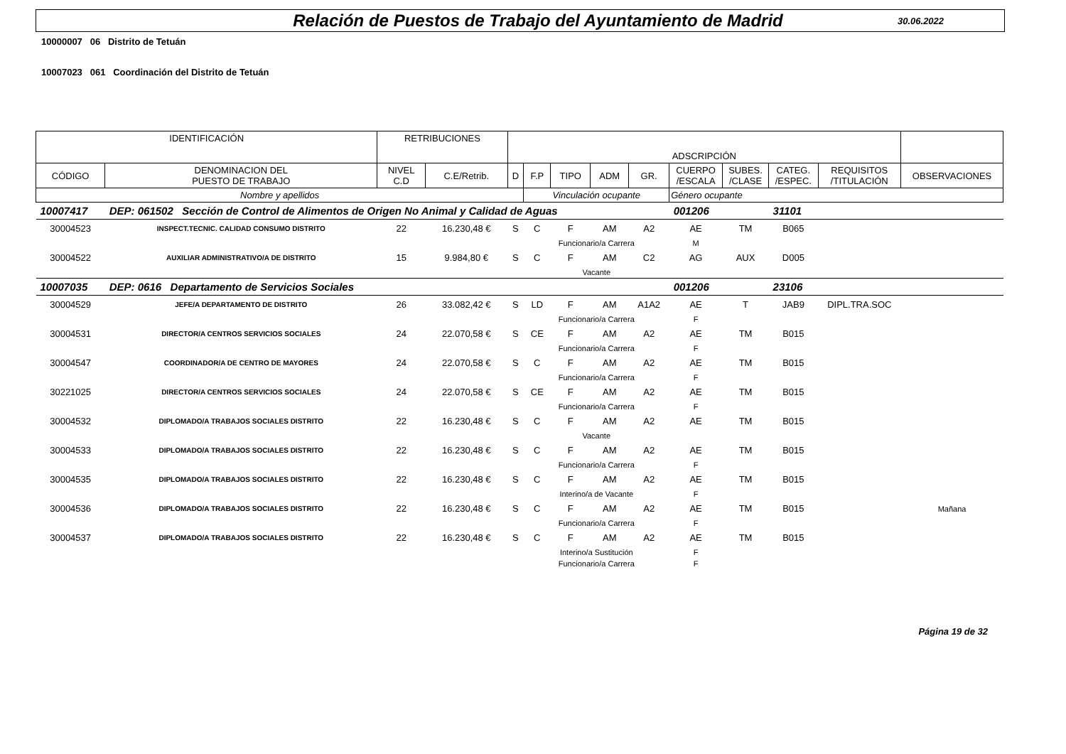Relación de Puestos de Trabajo del Ayuntamiento de Madrid
30.06.2022
10000007 06 Distrito de Tetuán
10007023 061 Coordinación del Distrito de Tetuán
| IDENTIFICACIÓN | | RETRIBUCIONES | | ADSCRIPCIÓN | | | | | | | | | |
| CÓDIGO | DENOMINACION DEL PUESTO DE TRABAJO | NIVEL C.D | C.E/Retrib. | D | F.P | TIPO | ADM | GR. | CUERPO /ESCALA | SUBES. /CLASE | CATEG. /ESPEC. | REQUISITOS /TITULACIÓN | OBSERVACIONES |
| Nombre y apellidos | | | | | Vinculación ocupante | | | | Género ocupante | | | | |
| 10007417 | DEP: 061502 Sección de Control de Alimentos de Origen No Animal y Calidad de Aguas | | | | | | | | 001206 | | 31101 | | |
| 30004523 | INSPECT.TECNIC. CALIDAD CONSUMO DISTRITO | 22 | 16.230,48 € | S | C | F | AM | A2 | AE | TM | B065 | | |
| | | | | | Funcionario/a Carrera | | | | M | | | | |
| 30004522 | AUXILIAR ADMINISTRATIVO/A DE DISTRITO | 15 | 9.984,80 € | S | C | F | AM | C2 | AG | AUX | D005 | | |
| | | | | | Vacante | | | | | | | | |
| 10007035 | DEP: 0616 Departamento de Servicios Sociales | | | | | | | | 001206 | | 23106 | | |
| 30004529 | JEFE/A DEPARTAMENTO DE DISTRITO | 26 | 33.082,42 € | S | LD | F | AM | A1A2 | AE | T | JAB9 | DIPL.TRA.SOC | |
| | | | | | Funcionario/a Carrera | | | | F | | | | |
| 30004531 | DIRECTOR/A CENTROS SERVICIOS SOCIALES | 24 | 22.070,58 € | S | CE | F | AM | A2 | AE | TM | B015 | | |
| | | | | | Funcionario/a Carrera | | | | F | | | | |
| 30004547 | COORDINADOR/A DE CENTRO DE MAYORES | 24 | 22.070,58 € | S | C | F | AM | A2 | AE | TM | B015 | | |
| | | | | | Funcionario/a Carrera | | | | F | | | | |
| 30221025 | DIRECTOR/A CENTROS SERVICIOS SOCIALES | 24 | 22.070,58 € | S | CE | F | AM | A2 | AE | TM | B015 | | |
| | | | | | Funcionario/a Carrera | | | | F | | | | |
| 30004532 | DIPLOMADO/A TRABAJOS SOCIALES DISTRITO | 22 | 16.230,48 € | S | C | F | AM | A2 | AE | TM | B015 | | |
| | | | | | Vacante | | | | | | | | |
| 30004533 | DIPLOMADO/A TRABAJOS SOCIALES DISTRITO | 22 | 16.230,48 € | S | C | F | AM | A2 | AE | TM | B015 | | |
| | | | | | Funcionario/a Carrera | | | | F | | | | |
| 30004535 | DIPLOMADO/A TRABAJOS SOCIALES DISTRITO | 22 | 16.230,48 € | S | C | F | AM | A2 | AE | TM | B015 | | |
| | | | | | Interino/a de Vacante | | | | F | | | | |
| 30004536 | DIPLOMADO/A TRABAJOS SOCIALES DISTRITO | 22 | 16.230,48 € | S | C | F | AM | A2 | AE | TM | B015 | | Mañana |
| | | | | | Funcionario/a Carrera | | | | F | | | | |
| 30004537 | DIPLOMADO/A TRABAJOS SOCIALES DISTRITO | 22 | 16.230,48 € | S | C | F | AM | A2 | AE | TM | B015 | | |
| | | | | | Interino/a Sustitución | | | | F | | | | |
| | | | | | Funcionario/a Carrera | | | | F | | | | |
Página 19 de 32